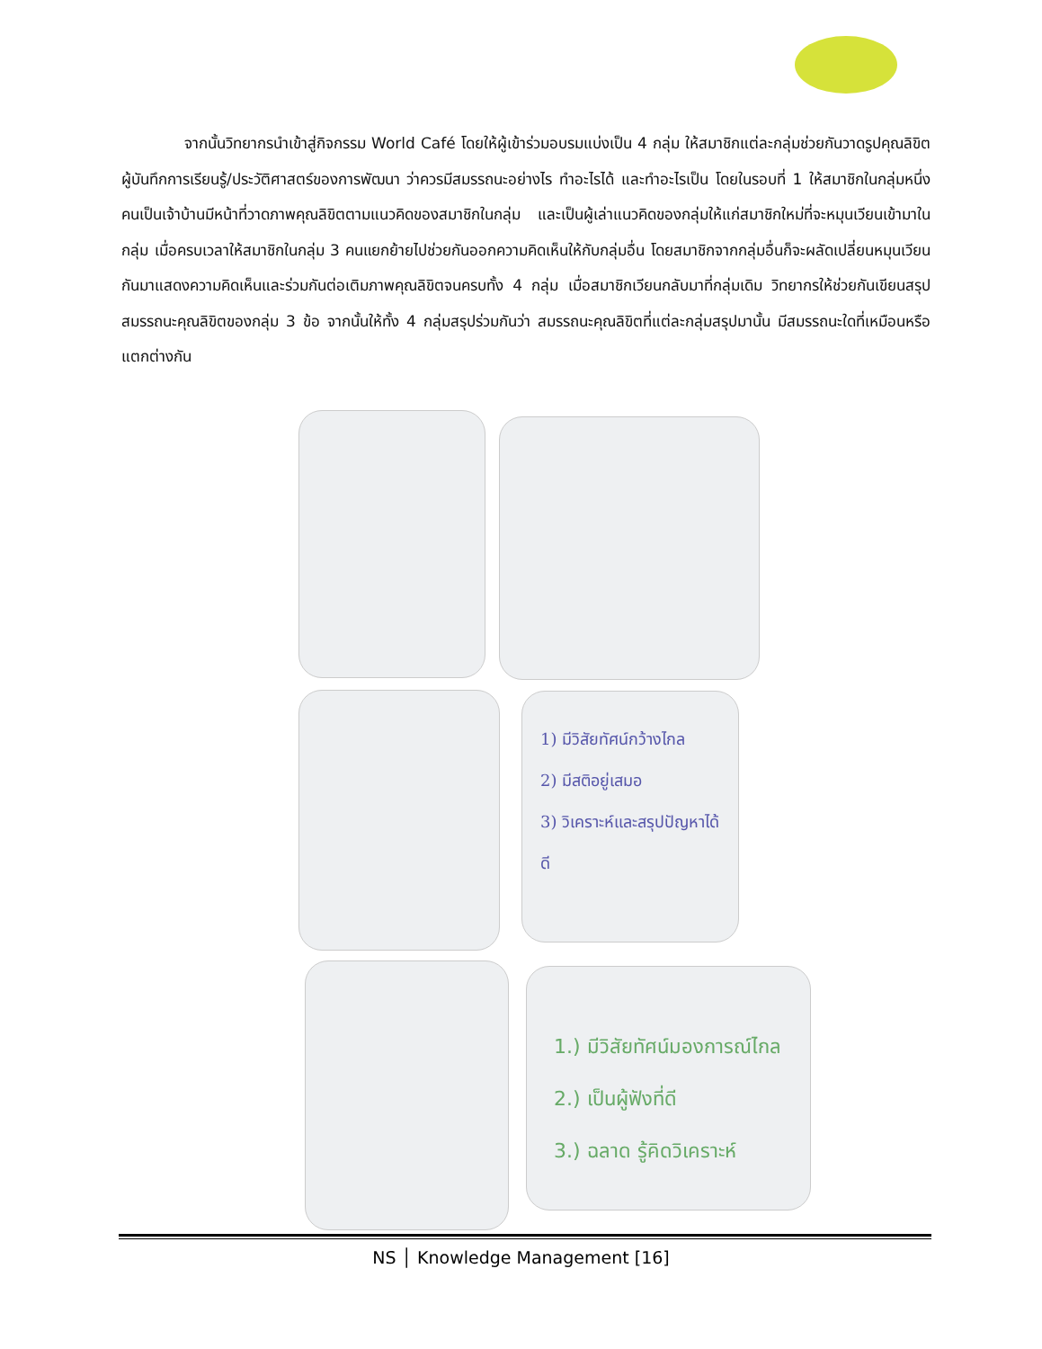จากนั้นวิทยากรนำเข้าสู่กิจกรรม World Café โดยให้ผู้เข้าร่วมอบรมแบ่งเป็น 4 กลุ่ม ให้สมาชิกแต่ละกลุ่มช่วยกันวาดรูปคุณลิขิต ผู้บันทึกการเรียนรู้/ประวัติศาสตร์ของการพัฒนา ว่าควรมีสมรรถนะอย่างไร ทำอะไรได้ และทำอะไรเป็น โดยในรอบที่ 1 ให้สมาชิกในกลุ่มหนึ่งคนเป็นเจ้าบ้านมีหน้าที่วาดภาพคุณลิขิตตามแนวคิดของสมาชิกในกลุ่ม และเป็นผู้เล่าแนวคิดของกลุ่มให้แก่สมาชิกใหม่ที่จะหมุนเวียนเข้ามาในกลุ่ม เมื่อครบเวลาให้สมาชิกในกลุ่ม 3 คนแยกย้ายไปช่วยกันออกความคิดเห็นให้กับกลุ่มอื่น โดยสมาชิกจากกลุ่มอื่นก็จะผลัดเปลี่ยนหมุนเวียนกันมาแสดงความคิดเห็นและร่วมกันต่อเติมภาพคุณลิขิตจนครบทั้ง 4 กลุ่ม เมื่อสมาชิกเวียนกลับมาที่กลุ่มเดิม วิทยากรให้ช่วยกันเขียนสรุปสมรรถนะคุณลิขิตของกลุ่ม 3 ข้อ จากนั้นให้ทั้ง 4 กลุ่มสรุปร่วมกันว่า สมรรถนะคุณลิขิตที่แต่ละกลุ่มสรุปมานั้น มีสมรรถนะใดที่เหมือนหรือแตกต่างกัน
1) มีวิสัยทัศน์กว้างไกล
2) มีสติอยู่เสมอ
3) วิเคราะห์และสรุปปัญหาได้ดี
1.) มีวิสัยทัศน์มองการณ์ไกล
2.) เป็นผู้ฟังที่ดี
3.) ฉลาด รู้คิดวิเคราะห์
NS │ Knowledge Management [16]